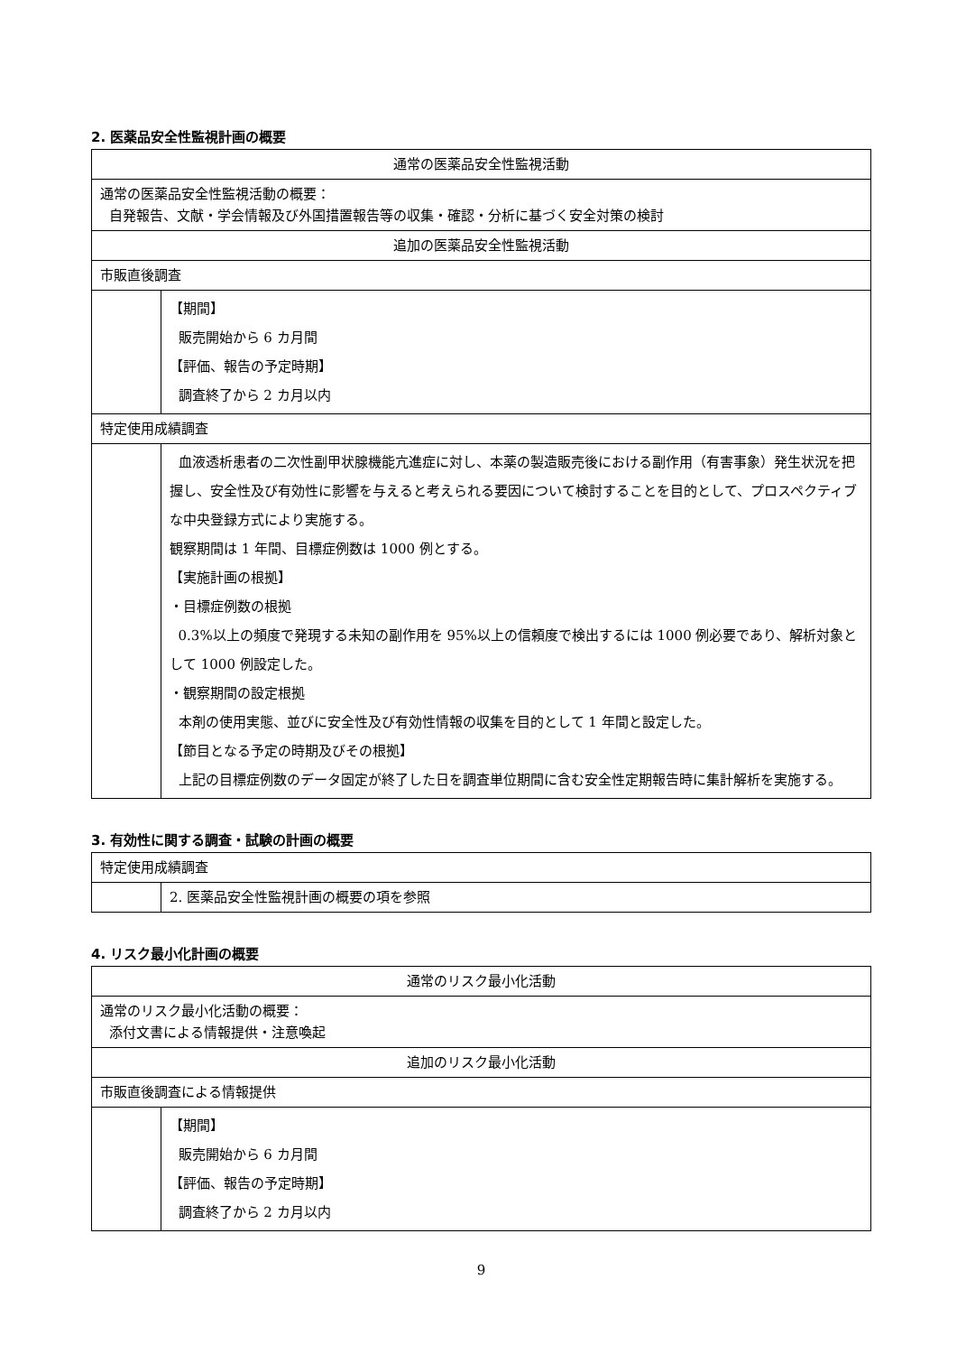2. 医薬品安全性監視計画の概要
| 通常の医薬品安全性監視活動 | |
| 通常の医薬品安全性監視活動の概要： 自発報告、文献・学会情報及び外国措置報告等の収集・確認・分析に基づく安全対策の検討 | |
| 追加の医薬品安全性監視活動 | |
| 市販直後調査 | |
| | 【期間】 販売開始から 6 カ月間 【評価、報告の予定時期】 調査終了から 2 カ月以内 |
| 特定使用成績調査 | |
| | 血液透析患者の二次性副甲状腺機能亢進症に対し、本薬の製造販売後における副作用（有害事象）発生状況を把握し、安全性及び有効性に影響を与えると考えられる要因について検討することを目的として、プロスペクティブな中央登録方式により実施する。 観察期間は 1 年間、目標症例数は 1000 例とする。 【実施計画の根拠】 ・目標症例数の根拠 0.3%以上の頻度で発現する未知の副作用を 95%以上の信頼度で検出するには 1000 例必要であり、解析対象として 1000 例設定した。 ・観察期間の設定根拠 本剤の使用実態、並びに安全性及び有効性情報の収集を目的として 1 年間と設定した。 【節目となる予定の時期及びその根拠】 上記の目標症例数のデータ固定が終了した日を調査単位期間に含む安全性定期報告時に集計解析を実施する。 |
3. 有効性に関する調査・試験の計画の概要
| 特定使用成績調査 | |
| | 2. 医薬品安全性監視計画の概要の項を参照 |
4. リスク最小化計画の概要
| 通常のリスク最小化活動 | |
| 通常のリスク最小化活動の概要： 添付文書による情報提供・注意喚起 | |
| 追加のリスク最小化活動 | |
| 市販直後調査による情報提供 | |
| | 【期間】 販売開始から 6 カ月間 【評価、報告の予定時期】 調査終了から 2 カ月以内 |
9